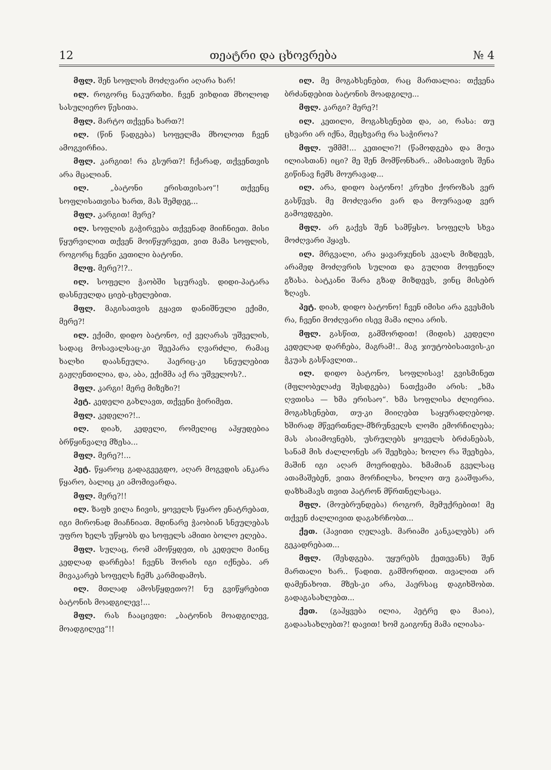12 თეატრი და ცხოვრება № 4
მფლ. შენ სოფლის მოძღვარი აღარა ხარ!
ილ. როგორც ნაკურთხი. ჩვენ ვიხდით მხოლოდ სასულიერო წესითა.
მფლ. მარტო თქვენა ხართ?!
ილ. (წინ წადგება) სოფელმა მხოლოთ ჩვენ ამოგვირჩია.
მფლ. კარგით! რა გსურთ?! ჩქარად, თქვენთვის არა მცალიან.
ილ. „ბატონი ერისთვისაო“! თქვენც სოფლისათვისა ხართ, მას შემდეგ...
მფლ. კარგით! მერე?
ილ. სოფლის გაჭირვება თქვენად მიიჩნიეთ. მისი წყურვილით თქვენ მოიწყურვეთ, ვით მამა სოფლის, როგორც ჩვენი კეთილი ბატონი.
მლფ. მერე?!?..
ილ. სოფელი ჭაობში სცურავს. დიდი-პატარა დასნეულდა ციებ-ცხელებით.
მფლ. მაგისათვის გყავთ დანიშნული ექიმი, მერე?!
ილ. ექიმი, დიდო ბატონო, იქ ვეღარას უშველის, სადაც მოსავალსაც-კი შეეპარა ღვარძლი, რამაც ხალხი დაასნეულა. ჰაერიც-კი სნეულებით გაჟღენთილია, და, აბა, ექიმმა აქ რა უშველოს?..
მფლ. კარგი! მერე მიზეზი?!
პეტ. კედელი გახლავთ, თქვენი ჭირიმეთ.
მფლ. კედელი?!..
ილ. დიახ, კედელი, რომელიც აჰყუდებია ბრწყინვალე მზესა...
მფლ. მერე?!...
პეტ. წყაროც გადაგვეგდო, აღარ მოგვდის ანკარა წყარო, ბალიც კი ამომივარდა.
მფლ. მერე?!!
ილ. ზაფხ ვილა ჩივის, ყოველს წყარო ენატრებათ, იგი მირონად მიაჩნიათ. მდინარე ჭაობიან სნეულებას უფრო ხელს უწყობს და სოფელს ამითი ბოლო ელება.
მფლ. სულაც, რომ ამოწყდეთ, ის კედელი მაინც კედლად დარჩება! ჩვენს შორის იგი იქნება. არ მივაკარებ სოფელს ჩემს კარმიდამოს.
ილ. მთლად ამოსწყდეთო?! ნუ გვიწყრებით ბატონის მოადგილევ!...
მფლ. რას ჩააცივდი: „ბატონის მოადგილევ, მოადგილევ“!!
ილ. მე მოგახსენებთ, რაც მართალია: თქვენა ბრძანდებით ბატონის მოადგილე...
მფლ. კარგი? მერე?!
ილ. კეთილი, მოგახსენებთ და, აი, რასა: თუ ცხვარი არ იქნა, მეცხვარე რა საჭიროა?
მფლ. უმმმ!... კეთილი?! (წამოდგება და მიუა ილიასთან) იცი? მე შენ მომწონხარ.. ამისათვის შენა გიწინავ ჩემს მოურავად...
ილ. არა, დიდო ბატონო! კრუხი ქოროზას ვერ გასწევს. მე მოძღვარი ვარ და მოურავად ვერ გამოვდგები.
მფლ. არ გაქვს შენ სამწყსო. სოფელს სხვა მოძღვარი ჰყავს.
ილ. მრგვალი, არა ყავარჯენის კვალს მიზდევს, არამედ მოძღვრის სულით და გულით მოფენილ გზასა. ბატკანი შარა გზად მიზდევს, ვინც მისებრ ზღავს.
პეტ. დიახ, დიდო ბატონო! ჩვენ იმისი არა გვესმის რა, ჩვენი მოძღვარი ისევ მამა ილია არის.
მფლ. გასწით, გამშორდით! (მიდის) კედელი კედელად დარჩება, მაგრამ!.. მაგ ჯიუტობისათვის-კი ჭკუას გასწავლით..
ილ. დიდო ბატონო, სოფლისავ! გვისმინეთ (მფლობელაძე შესდგება) ნათქვამი არის: „ხმა ღვთისა — ხმა ერისაო“. ხმა სოფლისა ძლიერია. მოგახსენებთ, თუ-კი მიიღებთ საყურადღებოდ. ხშირად მწვერთნელ-მზრუნველს ლომი ემორჩილება; მას ასიამოვნებს, უსრულებს ყოველს ბრძანებას, სანამ მის ძალლონეს არ შეეხება; ხოლო რა შეეხება, მაშინ იგი აღარ მოერიდება. ხმამიან გველსაც ათამაშებენ, ვითა მორჩილსა, ხოლო თუ გააშფარა, დაზხამავს თვით პატრონ მწრთნელსაცა.
მფლ. (მოუბრუნდება) როგორ, მემუქრებით! მე თქვენ ძალლივით დაგახრჩობთ...
ქეთ. (ჰავითი ღელავს. მარიამი კანკალებს) არ გეკადრებათ...
მფლ. (შესდგება. უყურებს ქეთევანს) შენ მართალი ხარ.. წადით. გამშორდით. თვალით არ დამენახოთ. მზეს-კი არა, ჰაერსაც დაგიხშობთ. გადაგასახლებთ...
ქეთ. (გაჰყვება ილია, პეტრე და მაია), გადაასახლებთ?! დავით! ხომ გაიგონე მამა ილიასა-